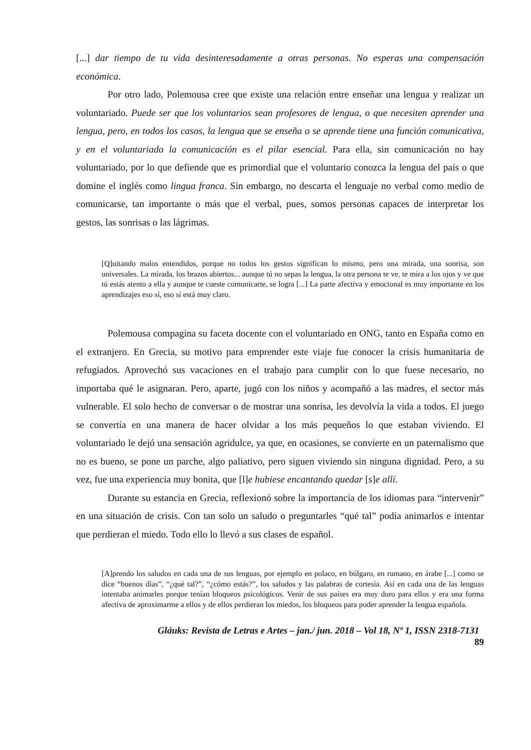[...] dar tiempo de tu vida desinteresadamente a otras personas. No esperas una compensación económica.
Por otro lado, Polemousa cree que existe una relación entre enseñar una lengua y realizar un voluntariado. Puede ser que los voluntarios sean profesores de lengua, o que necesiten aprender una lengua, pero, en todos los casos, la lengua que se enseña o se aprende tiene una función comunicativa, y en el voluntariado la comunicación es el pilar esencial. Para ella, sin comunicación no hay voluntariado, por lo que defiende que es primordial que el voluntario conozca la lengua del país o que domine el inglés como lingua franca. Sin embargo, no descarta el lenguaje no verbal como medio de comunicarse, tan importante o más que el verbal, pues, somos personas capaces de interpretar los gestos, las sonrisas o las lágrimas.
[Q]uitando malos entendidos, porque no todos los gestos significan lo mismo, pero una mirada, una sonrisa, son universales. La mirada, los brazos abiertos... aunque tú no sepas la lengua, la otra persona te ve, te mira a los ojos y ve que tú estás atento a ella y aunque te cueste comunicarte, se logra [...] La parte afectiva y emocional es muy importante en los aprendizajes eso sí, eso sí está muy claro.
Polemousa compagina su faceta docente con el voluntariado en ONG, tanto en España como en el extranjero. En Grecia, su motivo para emprender este viaje fue conocer la crisis humanitaria de refugiados. Aprovechó sus vacaciones en el trabajo para cumplir con lo que fuese necesario, no importaba qué le asignaran. Pero, aparte, jugó con los niños y acompañó a las madres, el sector más vulnerable. El solo hecho de conversar o de mostrar una sonrisa, les devolvía la vida a todos. El juego se convertía en una manera de hacer olvidar a los más pequeños lo que estaban viviendo. El voluntariado le dejó una sensación agridulce, ya que, en ocasiones, se convierte en un paternalismo que no es bueno, se pone un parche, algo paliativo, pero siguen viviendo sin ninguna dignidad. Pero, a su vez, fue una experiencia muy bonita, que [l]e hubiese encantando quedar [s]e allí.
Durante su estancia en Grecia, reflexionó sobre la importancia de los idiomas para “intervenir” en una situación de crisis. Con tan solo un saludo o preguntarles “qué tal” podía animarlos e intentar que perdieran el miedo. Todo ello lo llevó a sus clases de español.
[A]prendo los saludos en cada una de sus lenguas, por ejemplo en polaco, en búlgaro, en rumano, en árabe [...] como se dice “buenos días”, “¿qué tal?”, “¿cómo estás?”, los saludos y las palabras de cortesía. Así en cada una de las lenguas intentaba animarles porque tenían bloqueos psicológicos. Venir de sus países era muy duro para ellos y era una forma afectiva de aproximarme a ellos y de ellos perdieran los miedos, los bloqueos para poder aprender la lengua española.
Gláuks: Revista de Letras e Artes – jan./ jun. 2018 – Vol 18, Nº 1, ISSN 2318-7131
89